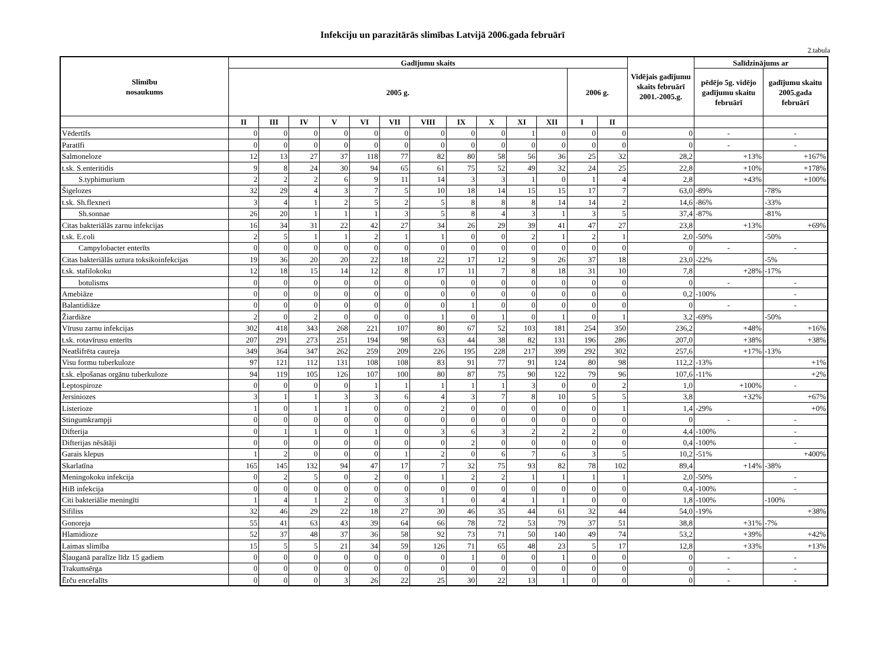Infekciju un parazitārās slimības Latvijā 2006.gada februārī
2.tabula
| Slimību nosaukums | Gadījumu skaits | | | | | | | | | | | | | Vidējais gadījumu skaits februārī 2001.-2005.g. | Salīdzinājums ar | |
| --- | --- | --- | --- | --- | --- | --- | --- | --- | --- | --- | --- | --- | --- | --- | --- | --- |
| | 2005 g. | | | | | | | | | | | 2006 g. | | | pēdējo 5g. vidējo gadījumu skaitu februārī | gadījumu skaitu 2005.gada februārī |
| | II | III | IV | V | VI | VII | VIII | IX | X | XI | XII | I | II | | | |
| Vēdertīfs | 0 | 0 | 0 | 0 | 0 | 0 | 0 | 0 | 0 | 1 | 0 | 0 | 0 | 0 | - | - |
| Paratīfi | 0 | 0 | 0 | 0 | 0 | 0 | 0 | 0 | 0 | 0 | 0 | 0 | 0 | 0 | - | - |
| Salmoneloze | 12 | 13 | 27 | 37 | 118 | 77 | 82 | 80 | 58 | 56 | 36 | 25 | 32 | 28,2 | +13% | +167% |
| t.sk. S.enteritidis | 9 | 8 | 24 | 30 | 94 | 65 | 61 | 75 | 52 | 49 | 32 | 24 | 25 | 22,8 | +10% | +178% |
| S.typhimurium | 2 | 2 | 2 | 6 | 9 | 11 | 14 | 3 | 3 | 1 | 0 | 1 | 4 | 2,8 | +43% | +100% |
| Šigelozes | 32 | 29 | 4 | 3 | 7 | 5 | 10 | 18 | 14 | 15 | 15 | 17 | 7 | 63,0 | -89% | -78% |
| t.sk. Sh.flexneri | 3 | 4 | 1 | 2 | 5 | 2 | 5 | 8 | 8 | 8 | 14 | 14 | 2 | 14,6 | -86% | -33% |
| Sh.sonnae | 26 | 20 | 1 | 1 | 1 | 3 | 5 | 8 | 4 | 3 | 1 | 3 | 5 | 37,4 | -87% | -81% |
| Citas bakteriālās zarnu infekcijas | 16 | 34 | 31 | 22 | 42 | 27 | 34 | 26 | 29 | 39 | 41 | 47 | 27 | 23,8 | +13% | +69% |
| t.sk. E.coli | 2 | 5 | 1 | 1 | 2 | 1 | 1 | 0 | 0 | 2 | 1 | 2 | 1 | 2,0 | -50% | -50% |
| Campylobacter enterīts | 0 | 0 | 0 | 0 | 0 | 0 | 0 | 0 | 0 | 0 | 0 | 0 | 0 | 0 | - | - |
| Citas bakteriālās uztura toksikoinfekcijas | 19 | 36 | 20 | 20 | 22 | 18 | 22 | 17 | 12 | 9 | 26 | 37 | 18 | 23,0 | -22% | -5% |
| t.sk. stafilokoku | 12 | 18 | 15 | 14 | 12 | 8 | 17 | 11 | 7 | 8 | 18 | 31 | 10 | 7,8 | +28% | -17% |
| botulisms | 0 | 0 | 0 | 0 | 0 | 0 | 0 | 0 | 0 | 0 | 0 | 0 | 0 | 0 | - | - |
| Amebiāze | 0 | 0 | 0 | 0 | 0 | 0 | 0 | 0 | 0 | 0 | 0 | 0 | 0 | 0,2 | -100% | - |
| Balantidiāze | 0 | 0 | 0 | 0 | 0 | 0 | 0 | 1 | 0 | 0 | 0 | 0 | 0 | 0 | - | - |
| Žiardiāze | 2 | 0 | 2 | 0 | 0 | 0 | 1 | 0 | 1 | 0 | 1 | 0 | 1 | 3,2 | -69% | -50% |
| Vīrusu zarnu infekcijas | 302 | 418 | 343 | 268 | 221 | 107 | 80 | 67 | 52 | 103 | 181 | 254 | 350 | 236,2 | +48% | +16% |
| t.sk. rotavīrusu enterīts | 207 | 291 | 273 | 251 | 194 | 98 | 63 | 44 | 38 | 82 | 131 | 196 | 286 | 207,0 | +38% | +38% |
| Neatšifrēta caureja | 349 | 364 | 347 | 262 | 259 | 209 | 226 | 195 | 228 | 217 | 399 | 292 | 302 | 257,6 | +17% | -13% |
| Visu formu tuberkuloze | 97 | 121 | 112 | 131 | 108 | 108 | 83 | 91 | 77 | 91 | 124 | 80 | 98 | 112,2 | -13% | +1% |
| t.sk. elpošanas orgānu tuberkuloze | 94 | 119 | 105 | 126 | 107 | 100 | 80 | 87 | 75 | 90 | 122 | 79 | 96 | 107,6 | -11% | +2% |
| Leptospiroze | 0 | 0 | 0 | 0 | 1 | 1 | 1 | 1 | 1 | 3 | 0 | 0 | 2 | 1,0 | +100% | - |
| Jersiniozes | 3 | 1 | 1 | 3 | 3 | 6 | 4 | 3 | 7 | 8 | 10 | 5 | 5 | 3,8 | +32% | +67% |
| Listerioze | 1 | 0 | 1 | 1 | 0 | 0 | 2 | 0 | 0 | 0 | 0 | 0 | 1 | 1,4 | -29% | +0% |
| Stingumkrampji | 0 | 0 | 0 | 0 | 0 | 0 | 0 | 0 | 0 | 0 | 0 | 0 | 0 | 0 | - | - |
| Difterija | 0 | 1 | 1 | 0 | 1 | 0 | 3 | 6 | 3 | 2 | 2 | 2 | 0 | 4,4 | -100% | - |
| Difterijas nēsātāji | 0 | 0 | 0 | 0 | 0 | 0 | 0 | 2 | 0 | 0 | 0 | 0 | 0 | 0,4 | -100% | - |
| Garais klepus | 1 | 2 | 0 | 0 | 0 | 1 | 2 | 0 | 6 | 7 | 6 | 3 | 5 | 10,2 | -51% | +400% |
| Skarlatīna | 165 | 145 | 132 | 94 | 47 | 17 | 7 | 32 | 75 | 93 | 82 | 78 | 102 | 89,4 | +14% | -38% |
| Meningokoku infekcija | 0 | 2 | 5 | 0 | 2 | 0 | 1 | 2 | 2 | 1 | 1 | 1 | 1 | 2,0 | -50% | - |
| HiB infekcija | 0 | 0 | 0 | 0 | 0 | 0 | 0 | 0 | 0 | 0 | 0 | 0 | 0 | 0,4 | -100% | - |
| Citi bakteriālie meningīti | 1 | 4 | 1 | 2 | 0 | 3 | 1 | 0 | 4 | 1 | 1 | 0 | 0 | 1,8 | -100% | -100% |
| Sifiliss | 32 | 46 | 29 | 22 | 18 | 27 | 30 | 46 | 35 | 44 | 61 | 32 | 44 | 54,0 | -19% | +38% |
| Gonoreja | 55 | 41 | 63 | 43 | 39 | 64 | 66 | 78 | 72 | 53 | 79 | 37 | 51 | 38,8 | +31% | -7% |
| Hlamidioze | 52 | 37 | 48 | 37 | 36 | 58 | 92 | 73 | 71 | 50 | 140 | 49 | 74 | 53,2 | +39% | +42% |
| Laimas slimība | 15 | 5 | 5 | 21 | 34 | 59 | 126 | 71 | 65 | 48 | 23 | 5 | 17 | 12,8 | +33% | +13% |
| Šļauganā paralīze līdz 15 gadiem | 0 | 0 | 0 | 0 | 0 | 0 | 0 | 1 | 0 | 0 | 1 | 0 | 0 | 0 | - | - |
| Trakumsērga | 0 | 0 | 0 | 0 | 0 | 0 | 0 | 0 | 0 | 0 | 0 | 0 | 0 | 0 | - | - |
| Ērču encefalīts | 0 | 0 | 0 | 3 | 26 | 22 | 25 | 30 | 22 | 13 | 1 | 0 | 0 | 0 | - | - |